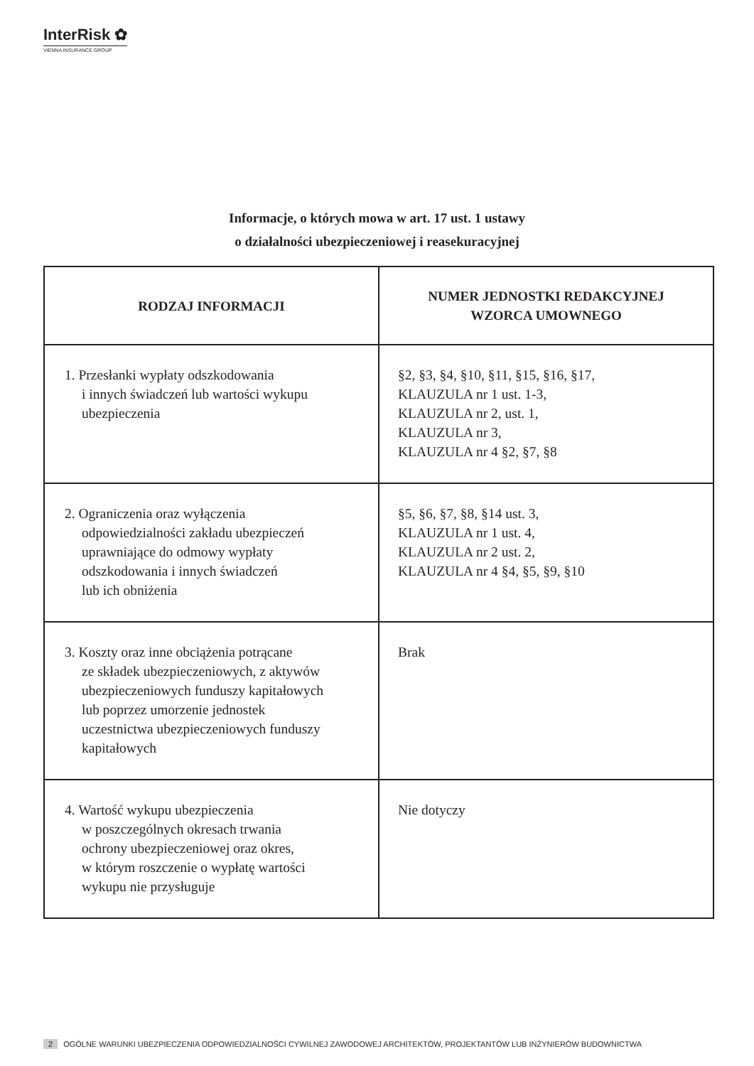InterRisk ✿
VIENNA INSURANCE GROUP
Informacje, o których mowa w art. 17 ust. 1 ustawy
o działalności ubezpieczeniowej i reasekuracyjnej
| RODZAJ INFORMACJI | NUMER JEDNOSTKI REDAKCYJNEJ WZORCA UMOWNEGO |
| --- | --- |
| 1. Przesłanki wypłaty odszkodowania i innych świadczeń lub wartości wykupu ubezpieczenia | §2, §3, §4, §10, §11, §15, §16, §17, KLAUZULA nr 1 ust. 1-3, KLAUZULA nr 2, ust. 1, KLAUZULA nr 3, KLAUZULA nr 4 §2, §7, §8 |
| 2. Ograniczenia oraz wyłączenia odpowiedzialności zakładu ubezpieczeń uprawniające do odmowy wypłaty odszkodowania i innych świadczeń lub ich obniżenia | §5, §6, §7, §8, §14 ust. 3, KLAUZULA nr 1 ust. 4, KLAUZULA nr 2 ust. 2, KLAUZULA nr 4 §4, §5, §9, §10 |
| 3. Koszty oraz inne obciążenia potrącane ze składek ubezpieczeniowych, z aktywów ubezpieczeniowych funduszy kapitałowych lub poprzez umorzenie jednostek uczestnictwa ubezpieczeniowych funduszy kapitałowych | Brak |
| 4. Wartość wykupu ubezpieczenia w poszczególnych okresach trwania ochrony ubezpieczeniowej oraz okres, w którym roszczenie o wypłatę wartości wykupu nie przysługuje | Nie dotyczy |
2 OGÓLNE WARUNKI UBEZPIECZENIA ODPOWIEDZIALNOŚCI CYWILNEJ ZAWODOWEJ ARCHITEKTÓW, PROJEKTANTÓW LUB INŻYNIERÓW BUDOWNICTWA